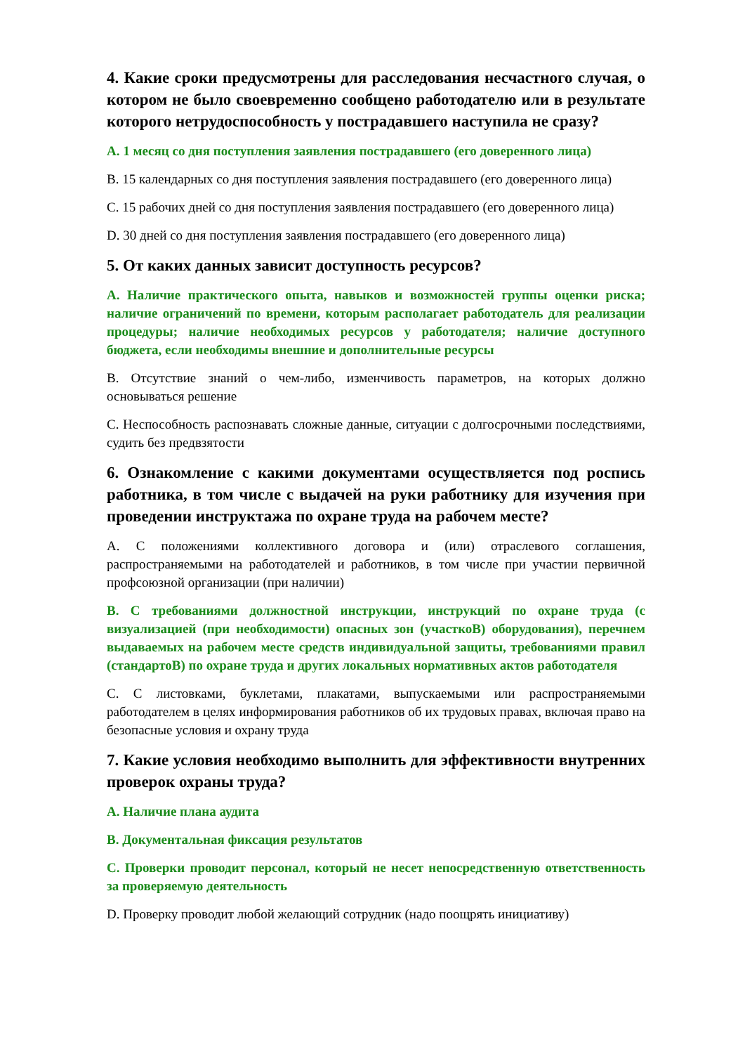4. Какие сроки предусмотрены для расследования несчастного случая, о котором не было своевременно сообщено работодателю или в результате которого нетрудоспособность у пострадавшего наступила не сразу?
A. 1 месяц со дня поступления заявления пострадавшего (его доверенного лица)
B. 15 календарных со дня поступления заявления пострадавшего (его доверенного лица)
C. 15 рабочих дней со дня поступления заявления пострадавшего (его доверенного лица)
D. 30 дней со дня поступления заявления пострадавшего (его доверенного лица)
5. От каких данных зависит доступность ресурсов?
A. Наличие практического опыта, навыков и возможностей группы оценки риска; наличие ограничений по времени, которым располагает работодатель для реализации процедуры; наличие необходимых ресурсов у работодателя; наличие доступного бюджета, если необходимы внешние и дополнительные ресурсы
B. Отсутствие знаний о чем-либо, изменчивость параметров, на которых должно основываться решение
C. Неспособность распознавать сложные данные, ситуации с долгосрочными последствиями, судить без предвзятости
6. Ознакомление с какими документами осуществляется под роспись работника, в том числе с выдачей на руки работнику для изучения при проведении инструктажа по охране труда на рабочем месте?
A. С положениями коллективного договора и (или) отраслевого соглашения, распространяемыми на работодателей и работников, в том числе при участии первичной профсоюзной организации (при наличии)
B. С требованиями должностной инструкции, инструкций по охране труда (с визуализацией (при необходимости) опасных зон (участкоВ) оборудования), перечнем выдаваемых на рабочем месте средств индивидуальной защиты, требованиями правил (стандартоВ) по охране труда и других локальных нормативных актов работодателя
C. С листовками, буклетами, плакатами, выпускаемыми или распространяемыми работодателем в целях информирования работников об их трудовых правах, включая право на безопасные условия и охрану труда
7. Какие условия необходимо выполнить для эффективности внутренних проверок охраны труда?
A. Наличие плана аудита
B. Документальная фиксация результатов
C. Проверки проводит персонал, который не несет непосредственную ответственность за проверяемую деятельность
D. Проверку проводит любой желающий сотрудник (надо поощрять инициативу)